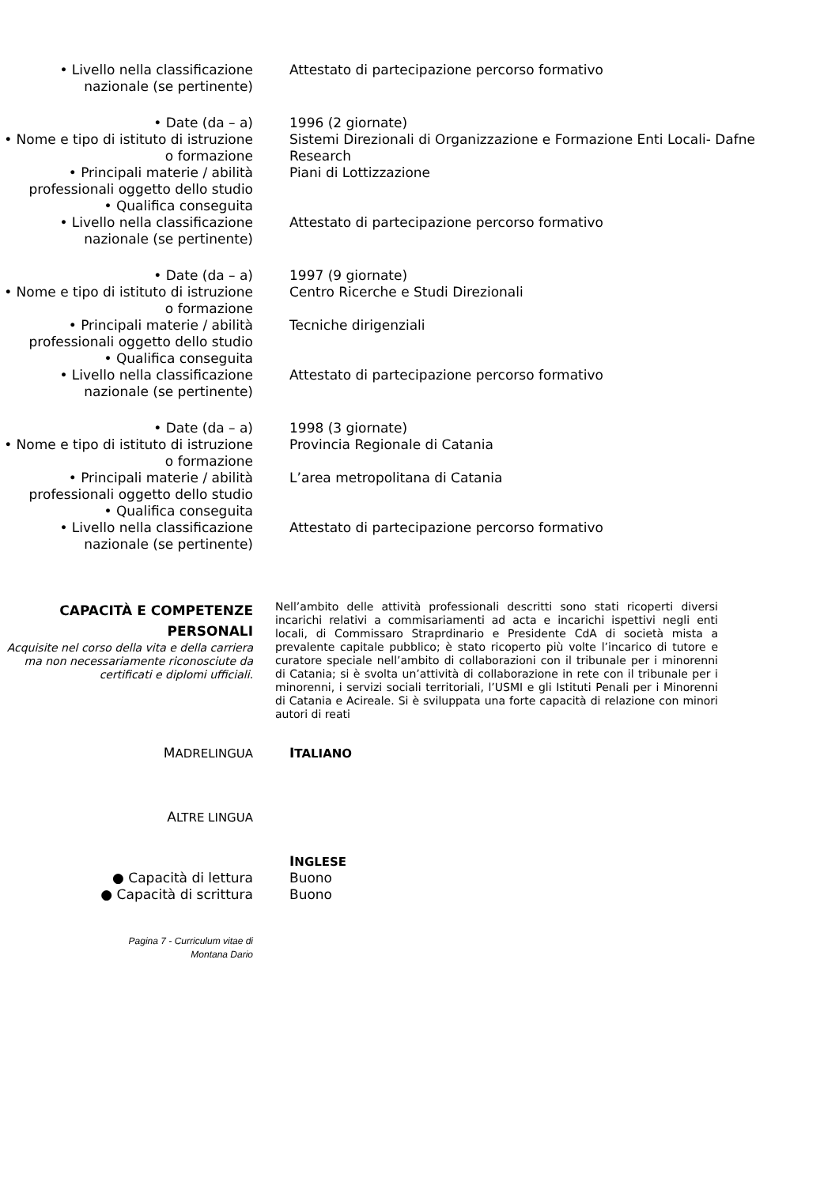• Livello nella classificazione nazionale (se pertinente)
Attestato di partecipazione percorso formativo
• Date (da – a) 1996 (2 giornate)
• Nome e tipo di istituto di istruzione o formazione
Sistemi Direzionali di Organizzazione e Formazione Enti Locali- Dafne Research
• Principali materie / abilità professionali oggetto dello studio
Piani di Lottizzazione
• Qualifica conseguita
• Livello nella classificazione nazionale (se pertinente)
Attestato di partecipazione percorso formativo
• Date (da – a) 1997 (9 giornate)
• Nome e tipo di istituto di istruzione o formazione
Centro Ricerche e Studi Direzionali
• Principali materie / abilità professionali oggetto dello studio
Tecniche dirigenziali
• Qualifica conseguita
• Livello nella classificazione nazionale (se pertinente)
Attestato di partecipazione percorso formativo
• Date (da – a) 1998 (3 giornate)
• Nome e tipo di istituto di istruzione o formazione
Provincia Regionale di Catania
• Principali materie / abilità professionali oggetto dello studio
L’area metropolitana di Catania
• Qualifica conseguita
• Livello nella classificazione nazionale (se pertinente)
Attestato di partecipazione percorso formativo
CAPACITÀ E COMPETENZE PERSONALI
Acquisite nel corso della vita e della carriera ma non necessariamente riconosciute da certificati e diplomi ufficiali.
Nell’ambito delle attività professionali descritti sono stati ricoperti diversi incarichi relativi a commisariamenti ad acta e incarichi ispettivi negli enti locali, di Commissaro Straprdinario e Presidente CdA di società mista a prevalente capitale pubblico; è stato ricoperto più volte l’incarico di tutore e curatore speciale nell’ambito di collaborazioni con il tribunale per i minorenni di Catania; si è svolta un’attività di collaborazione in rete con il tribunale per i minorenni, i servizi sociali territoriali, l’USMI e gli Istituti Penali per i Minorenni di Catania e Acireale. Si è sviluppata una forte capacità di relazione con minori autori di reati
MADRELINGUA
ITALIANO
ALTRE LINGUA
INGLESE
● Capacità di lettura Buono
● Capacità di scrittura Buono
Pagina 7 - Curriculum vitae di
Montana Dario